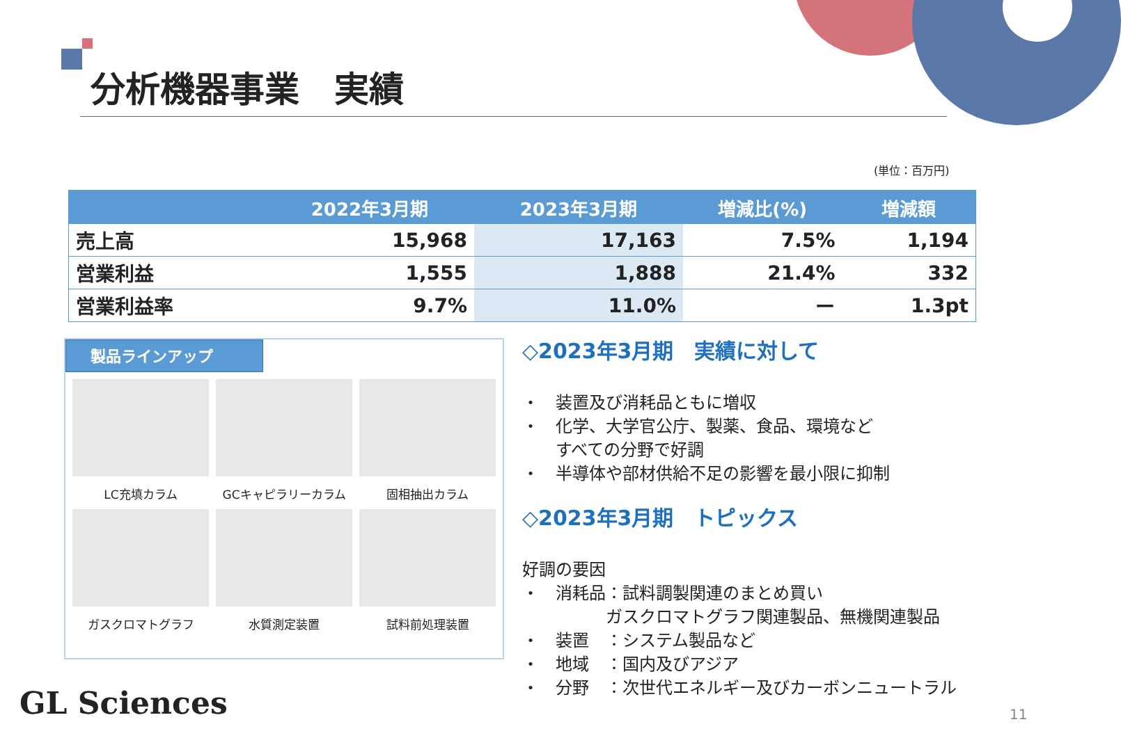分析機器事業　実績
(単位：百万円)
| | 2022年3月期 | 2023年3月期 | 増減比(%) | 増減額 |
| --- | --- | --- | --- | --- |
| 売上高 | 15,968 | 17,163 | 7.5% | 1,194 |
| 営業利益 | 1,555 | 1,888 | 21.4% | 332 |
| 営業利益率 | 9.7% | 11.0% | ー | 1.3pt |
製品ラインアップ
LC充填カラム
GCキャピラリーカラム
固相抽出カラム
ガスクロマトグラフ
水質測定装置
試料前処理装置
◇2023年3月期　実績に対して
・　装置及び消耗品ともに増収
・　化学、大学官公庁、製薬、食品、環境など
　　すべての分野で好調
・　半導体や部材供給不足の影響を最小限に抑制
◇2023年3月期　トピックス
好調の要因
・　消耗品：試料調製関連のまとめ買い
　　　　　ガスクロマトグラフ関連製品、無機関連製品
・　装置　：システム製品など
・　地域　：国内及びアジア
・　分野　：次世代エネルギー及びカーボンニュートラル
GL Sciences 11